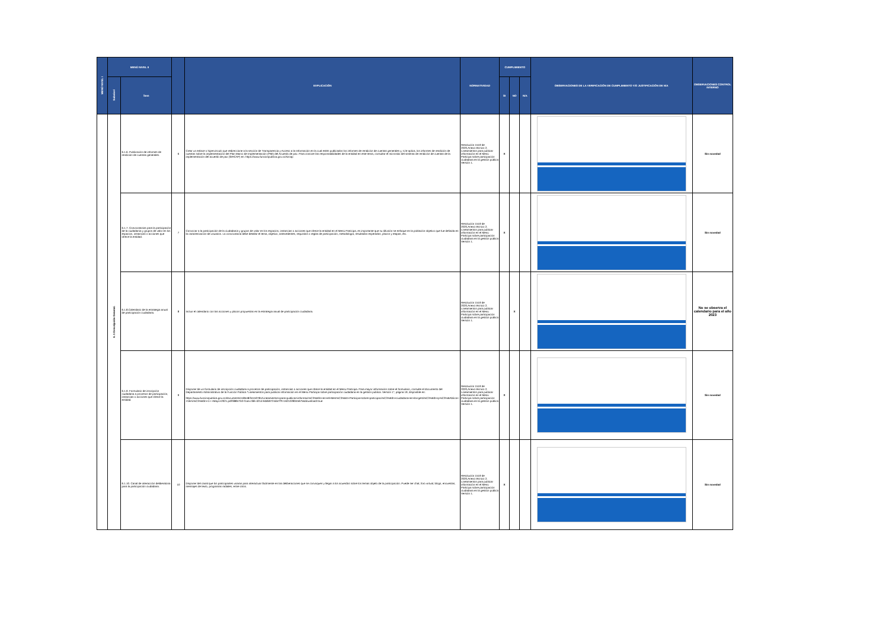| MENÚ NIVEL I | MENÚ NIVEL II | | | EXPLICACIÓN | NORMATIVIDAD | CUMPLIMIENTO | | | OBSERVACIONES DE LA VERIFICACIÓN DE CUMPLIMIENTO Y/O JUSTIFICACIÓN DE N/A | OBSERVACIONES CONTROL INTERNO |
| --- | --- | --- | --- | --- | --- | --- | --- | --- | --- | --- |
| | Subnivel | Ítem | | | | SI | NO | N/A | | |
| | 6. 1 Descripción General. | 6.1.6. Publicación de informes de rendición de cuentas generales. | 6 | Crear un enlace o hipervínculo que redireccione a la sección de Transparencia y Acceso a la Información en la cual estén publicados los informes de rendición de cuentas generales y, si le aplica, los informes de rendición de cuentas sobre la implementación del Plan Marco de Implementación (PMI) del Acuerdo de paz. Para conocer las responsabilidades de la entidad en este tema, consultar el micrositio del sistema de rendición de cuentas de la implementación del acuerdo de paz (SIRCAP) en: https://www.funcionpublica.gov.co/sircap | Resolución 1519 de 2020,Anexo técnico 2, Lineamientos para publicar información en el Menú Participa sobre participación ciudadana en la gestión pública Versión 1. | X | | | | Sin novedad |
| | | 6.1.7. Convocatorias para la participación de la ciudadanía y grupos de valor en los espacios, instancias o acciones que ofrece la entidad. | 7 | Convocar a la participación de la ciudadanía y grupos de valor en los espacios, instancias o acciones que ofrece la entidad en el Menú Participa, es importante que su difusión se enfoque en la población objetivo que fue definida en la caracterización de usuarios. La convocatoria debe detallar el tema, objetivo, antecedentes, requisitos o reglas de participación, metodología, resultados esperados, plazos y etapas, etc. | Resolución 1519 de 2020,Anexo técnico 2, Lineamientos para publicar información en el Menú Participa sobre participación ciudadana en la gestión pública Versión 1. | X | | | | Sin novedad |
| | | 6.1.8.Calendario de la estrategia anual de participación ciudadana. | 8 | Incluir el calendario con las acciones y plazos propuestas en la estrategia anual de participación ciudadana. | Resolución 1519 de 2020,Anexo técnico 2, Lineamientos para publicar información en el Menú Participa sobre participación ciudadana en la gestión pública Versión 1. | | X | | | No se observa el calendario para el año 2023 |
| | | 6.1.9. Formulario de inscripción ciudadana a procesos de participación, instancias o acciones que ofrece la entidad. | 9 | Disponer de un formulario de inscripción ciudadana a procesos de participación, instancias o acciones que ofrece la entidad en el Menú Participa. Para mayor información sobre el formulario, consulte el documento del Departamento Administrativo de la Función Pública "Lineamientos para publicar información en el Menú Participa sobre participación ciudadana en la gestión pública. Versión 1", página 19, disponible en: https://www.funcionpublica.gov.co/documents/418548/34150781/Lineamientos+para+publicar+informaci%C3%B3n+en+el+Men%C3%BA+Participa+sobre+participaci%C3%B3n+ciudadana+en+la+gesti%C3%B3n+p%C3%BAblica+-+Versi%C3%B3n+1+-+Mayo+2021.pdf/38857fc0-f1aa-cfd6-d21d-6ddb9724da7f?t=1621028045675&download=true | Resolución 1519 de 2020,Anexo técnico 2, Lineamientos para publicar información en el Menú Participa sobre participación ciudadana en la gestión pública Versión 1. | X | | | | Sin novedad |
| | | 6.1.10. Canal de interacción deliberatoria para la participación ciudadana. | 10 | Disponer del canal que los participantes usaran para interactuar fácilmente en las deliberaciones que se convoquen y llegar a los acuerdos sobre los temas objeto de la participación. Puede ser chat, foro virtual, blogs, encuestas, mensajes de texto, programas radiales, entre otros. | Resolución 1519 de 2020,Anexo técnico 2, Lineamientos para publicar información en el Menú Participa sobre participación ciudadana en la gestión pública Versión 1. | X | | | | Sin novedad |